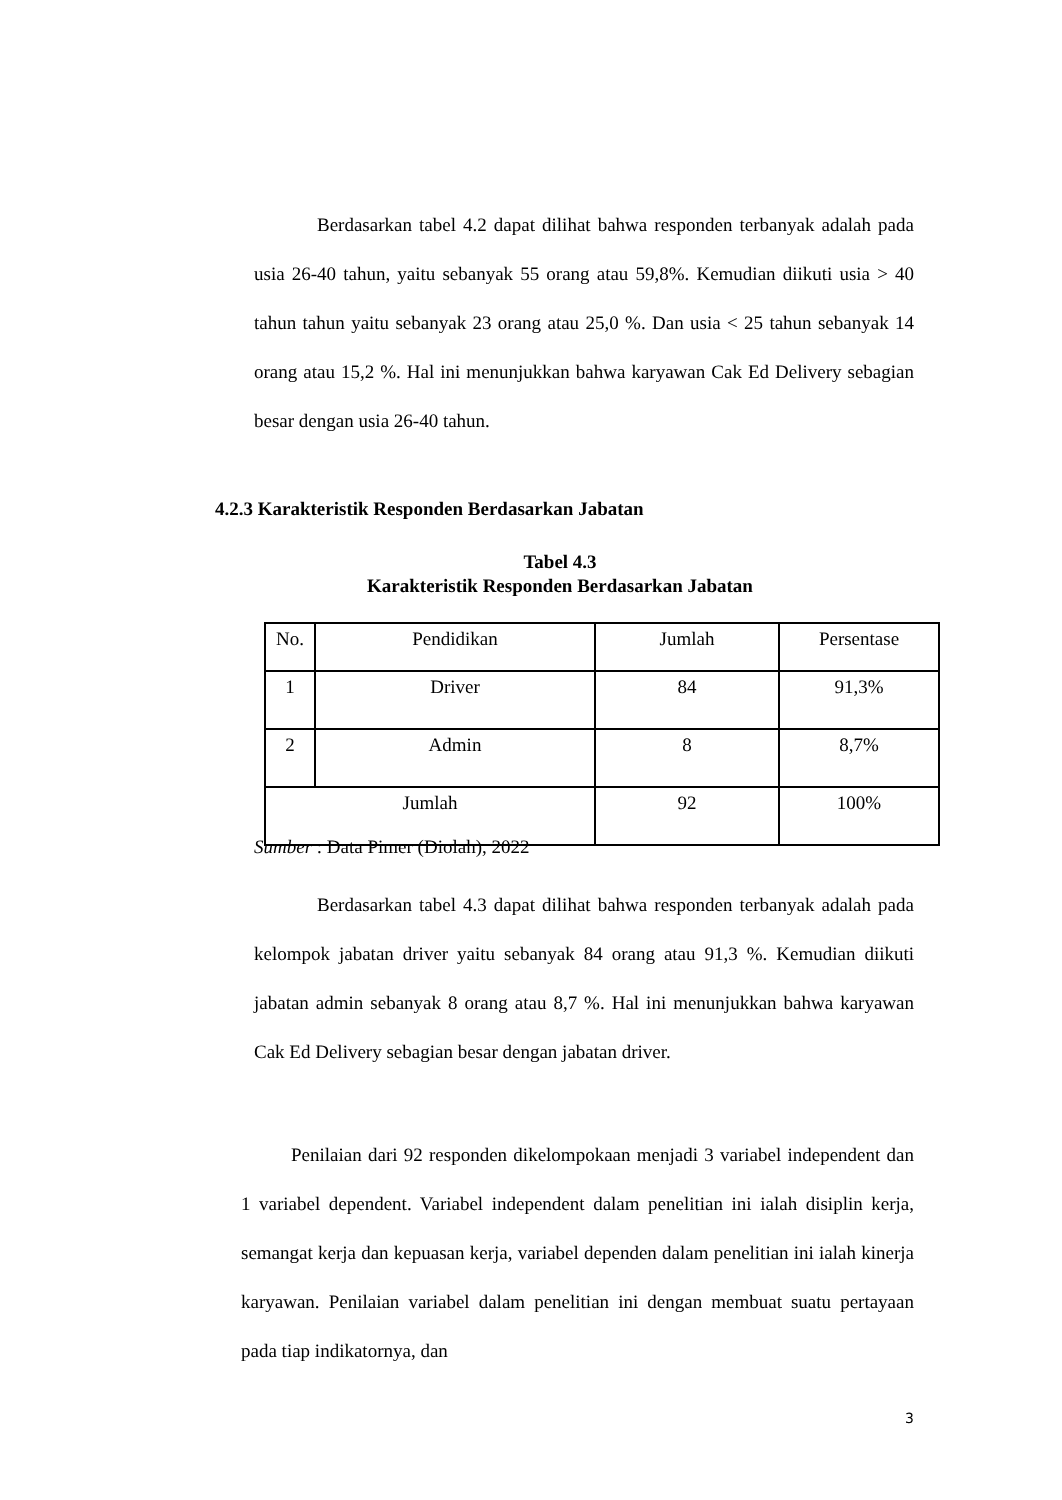Berdasarkan tabel 4.2 dapat dilihat bahwa responden terbanyak adalah pada usia 26-40 tahun, yaitu sebanyak 55 orang atau 59,8%. Kemudian diikuti usia > 40 tahun tahun yaitu sebanyak 23 orang atau 25,0 %. Dan usia < 25 tahun sebanyak 14 orang atau 15,2 %. Hal ini menunjukkan bahwa karyawan Cak Ed Delivery sebagian besar dengan usia 26-40 tahun.
4.2.3 Karakteristik Responden Berdasarkan Jabatan
Tabel 4.3
Karakteristik Responden Berdasarkan Jabatan
| No. | Pendidikan | Jumlah | Persentase |
| --- | --- | --- | --- |
| 1 | Driver | 84 | 91,3% |
| 2 | Admin | 8 | 8,7% |
| Jumlah | | 92 | 100% |
Sumber : Data Pimer (Diolah), 2022
Berdasarkan tabel 4.3 dapat dilihat bahwa responden terbanyak adalah pada kelompok jabatan driver yaitu sebanyak 84 orang atau 91,3 %. Kemudian diikuti jabatan admin sebanyak 8 orang atau 8,7 %. Hal ini menunjukkan bahwa karyawan Cak Ed Delivery sebagian besar dengan jabatan driver.
Penilaian dari 92 responden dikelompokaan menjadi 3 variabel independent dan 1 variabel dependent. Variabel independent dalam penelitian ini ialah disiplin kerja, semangat kerja dan kepuasan kerja, variabel dependen dalam penelitian ini ialah kinerja karyawan. Penilaian variabel dalam penelitian ini dengan membuat suatu pertayaan pada tiap indikatornya, dan
3